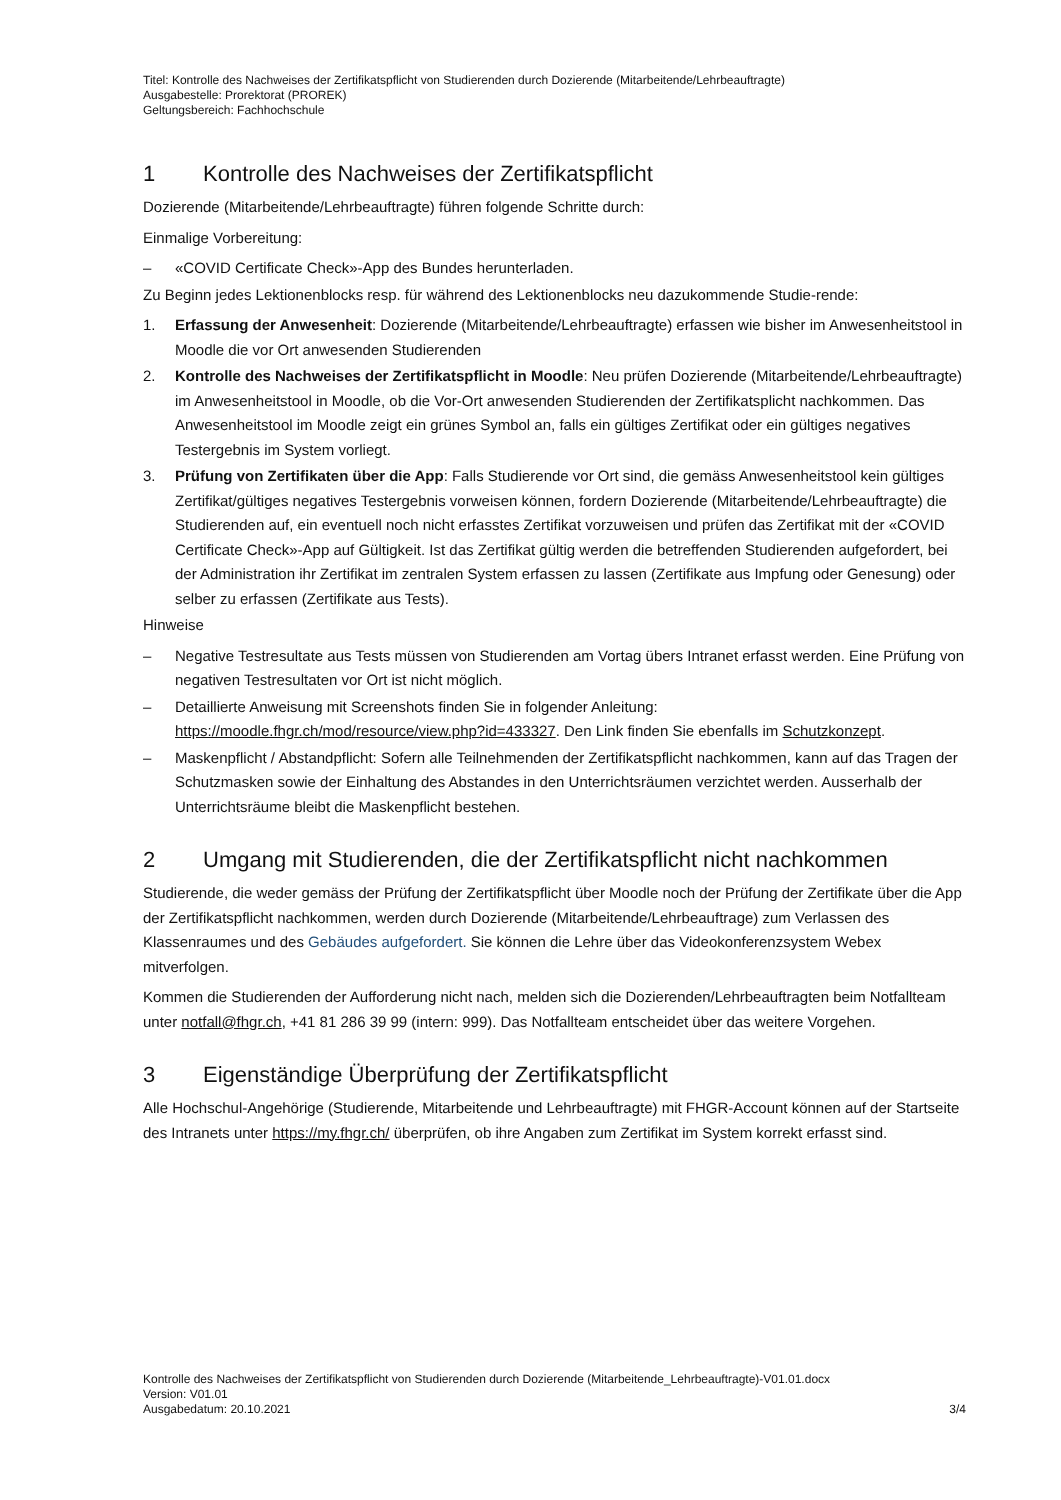Titel: Kontrolle des Nachweises der Zertifikatspflicht von Studierenden durch Dozierende (Mitarbeitende/Lehrbeauftragte)
Ausgabestelle: Prorektorat (PROREK)
Geltungsbereich: Fachhochschule
1 Kontrolle des Nachweises der Zertifikatspflicht
Dozierende (Mitarbeitende/Lehrbeauftragte) führen folgende Schritte durch:
Einmalige Vorbereitung:
– «COVID Certificate Check»-App des Bundes herunterladen.
Zu Beginn jedes Lektionenblocks resp. für während des Lektionenblocks neu dazukommende Studie-rende:
1. Erfassung der Anwesenheit: Dozierende (Mitarbeitende/Lehrbeauftragte) erfassen wie bisher im Anwesenheitstool in Moodle die vor Ort anwesenden Studierenden
2. Kontrolle des Nachweises der Zertifikatspflicht in Moodle: Neu prüfen Dozierende (Mitarbeitende/Lehrbeauftragte) im Anwesenheitstool in Moodle, ob die Vor-Ort anwesenden Studierenden der Zertifikatsplicht nachkommen. Das Anwesenheitstool im Moodle zeigt ein grünes Symbol an, falls ein gültiges Zertifikat oder ein gültiges negatives Testergebnis im System vorliegt.
3. Prüfung von Zertifikaten über die App: Falls Studierende vor Ort sind, die gemäss Anwesenheitstool kein gültiges Zertifikat/gültiges negatives Testergebnis vorweisen können, fordern Dozierende (Mitarbeitende/Lehrbeauftragte) die Studierenden auf, ein eventuell noch nicht erfasstes Zertifikat vorzuweisen und prüfen das Zertifikat mit der «COVID Certificate Check»-App auf Gültigkeit. Ist das Zertifikat gültig werden die betreffenden Studierenden aufgefordert, bei der Administration ihr Zertifikat im zentralen System erfassen zu lassen (Zertifikate aus Impfung oder Genesung) oder selber zu erfassen (Zertifikate aus Tests).
Hinweise
– Negative Testresultate aus Tests müssen von Studierenden am Vortag übers Intranet erfasst werden. Eine Prüfung von negativen Testresultaten vor Ort ist nicht möglich.
– Detaillierte Anweisung mit Screenshots finden Sie in folgender Anleitung: https://moodle.fhgr.ch/mod/resource/view.php?id=433327. Den Link finden Sie ebenfalls im Schutzkonzept.
– Maskenpflicht / Abstandpflicht: Sofern alle Teilnehmenden der Zertifikatspflicht nachkommen, kann auf das Tragen der Schutzmasken sowie der Einhaltung des Abstandes in den Unterrichtsräumen verzichtet werden. Ausserhalb der Unterrichtsräume bleibt die Maskenpflicht bestehen.
2 Umgang mit Studierenden, die der Zertifikatspflicht nicht nachkommen
Studierende, die weder gemäss der Prüfung der Zertifikatspflicht über Moodle noch der Prüfung der Zertifikate über die App der Zertifikatspflicht nachkommen, werden durch Dozierende (Mitarbeitende/Lehrbeauftrage) zum Verlassen des Klassenraumes und des Gebäudes aufgefordert. Sie können die Lehre über das Videokonferenzsystem Webex mitverfolgen.
Kommen die Studierenden der Aufforderung nicht nach, melden sich die Dozierenden/Lehrbeauftragten beim Notfallteam unter notfall@fhgr.ch, +41 81 286 39 99 (intern: 999). Das Notfallteam entscheidet über das weitere Vorgehen.
3 Eigenständige Überprüfung der Zertifikatspflicht
Alle Hochschul-Angehörige (Studierende, Mitarbeitende und Lehrbeauftragte) mit FHGR-Account können auf der Startseite des Intranets unter https://my.fhgr.ch/ überprüfen, ob ihre Angaben zum Zertifikat im System korrekt erfasst sind.
Kontrolle des Nachweises der Zertifikatspflicht von Studierenden durch Dozierende (Mitarbeitende_Lehrbeauftragte)-V01.01.docx
Version: V01.01
Ausgabedatum: 20.10.2021 3/4